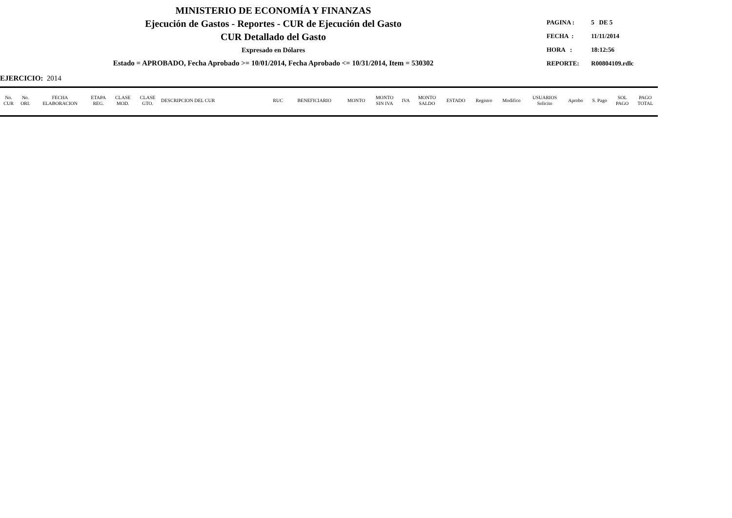MINISTERIO DE ECONOMÍA Y FINANZAS
Ejecución de Gastos - Reportes - CUR de Ejecución del Gasto
CUR Detallado del Gasto
Expresado en Dólares
Estado = APROBADO, Fecha Aprobado >= 10/01/2014, Fecha Aprobado <= 10/31/2014, Item = 530302
PAGINA : 5 DE 5
FECHA : 11/11/2014
HORA : 18:12:56
REPORTE: R00804109.rdlc
EJERCICIO: 2014
| No. CUR | No. ORI. | FECHA ELABORACION | ETAPA REG. | CLASE MOD. | CLASE GTO. | DESCRIPCION DEL CUR | RUC | BENEFICIARIO | MONTO | MONTO SIN IVA | IVA | MONTO SALDO | ESTADO | Registro | Modifico | USUARIOS Solicito | Aprobo | S. Pago | SOL PAGO | PAGO TOTAL |
| --- | --- | --- | --- | --- | --- | --- | --- | --- | --- | --- | --- | --- | --- | --- | --- | --- | --- | --- | --- | --- |